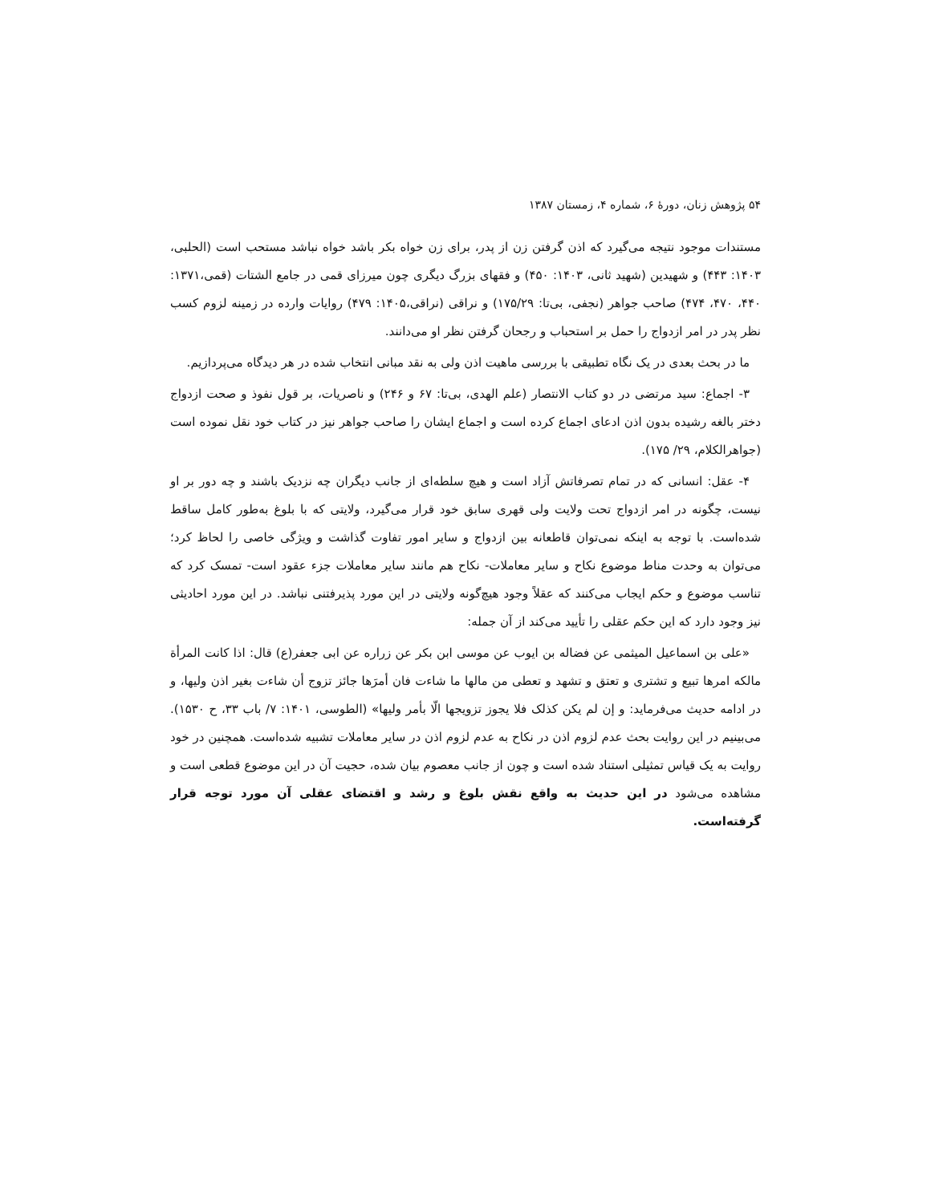۵۴ پژوهش زنان، دورهٔ ۶، شماره ۴، زمستان ۱۳۸۷
مستندات موجود نتیجه می‌گیرد که اذن گرفتن زن از پدر، برای زن خواه بکر باشد خواه نباشد مستحب است (الحلبی، ۱۴۰۳: ۴۴۳) و شهیدین (شهید ثانی، ۱۴۰۳: ۴۵۰) و فقهای بزرگ دیگری چون میرزای قمی در جامع الشتات (قمی،۱۳۷۱: ۴۴۰، ۴۷۰، ۴۷۴) صاحب جواهر (نجفی، بی‌تا: ۱۷۵/۲۹) و نراقی (نراقی،۱۴۰۵: ۴۷۹) روایات وارده در زمینه لزوم کسب نظر پدر در امر ازدواج را حمل بر استحباب و رجحان گرفتن نظر او می‌دانند.
ما در بحث بعدی در یک نگاه تطبیقی با بررسی ماهیت اذن ولی به نقد مبانی انتخاب شده در هر دیدگاه می‌پردازیم.
۳- اجماع: سید مرتضی در دو کتاب الانتصار (علم الهدی، بی‌تا: ۶۷ و ۲۴۶) و ناصریات، بر قول نفوذ و صحت ازدواج دختر بالغه رشیده بدون اذن ادعای اجماع کرده است و اجماع ایشان را صاحب جواهر نیز در کتاب خود نقل نموده است (جواهرالکلام، ۲۹/ ۱۷۵).
۴- عقل: انسانی که در تمام تصرفاتش آزاد است و هیچ سلطه‌ای از جانب دیگران چه نزدیک باشند و چه دور بر او نیست، چگونه در امر ازدواج تحت ولایت ولی قهری سابق خود قرار می‌گیرد، ولایتی که با بلوغ به‌طور کامل ساقط شده‌است. با توجه به اینکه نمی‌توان قاطعانه بین ازدواج و سایر امور تفاوت گذاشت و ویژگی خاصی را لحاظ کرد؛ می‌توان به وحدت مناط موضوع نکاح و سایر معاملات- نکاح هم مانند سایر معاملات جزء عقود است- تمسک کرد که تناسب موضوع و حکم ایجاب می‌کنند که عقلاً وجود هیچ‌گونه ولایتی در این مورد پذیرفتنی نباشد. در این مورد احادیثی نیز وجود دارد که این حکم عقلی را تأیید می‌کند از آن جمله:
«علی بن اسماعیل المیثمی عن فضاله بن ایوب عن موسی ابن بکر عن زراره عن ابی جعفر(ع) قال: اذا کانت المرأة مالکه امرها تبیع و تشتری و تعتق و تشهد و تعطی من مالها ما شاءت فان أمرَها جائز تزوج أن شاءت بغیر اذن ولیها، و در ادامه حدیث می‌فرماید: و إن لم یکن کذلک فلا یجوز تزویجها الّا بأمر ولیها» (الطوسی، ۱۴۰۱: ۷/ باب ۳۳، ح ۱۵۳۰). می‌بینیم در این روایت بحث عدم لزوم اذن در نکاح به عدم لزوم اذن در سایر معاملات تشبیه شده‌است. همچنین در خود روایت به یک قیاس تمثیلی استناد شده است و چون از جانب معصوم بیان شده، حجیت آن در این موضوع قطعی است و مشاهده می‌شود در این حدیث به واقع نقش بلوغ و رشد و اقتضای عقلی آن مورد توجه قرار گرفته‌است.